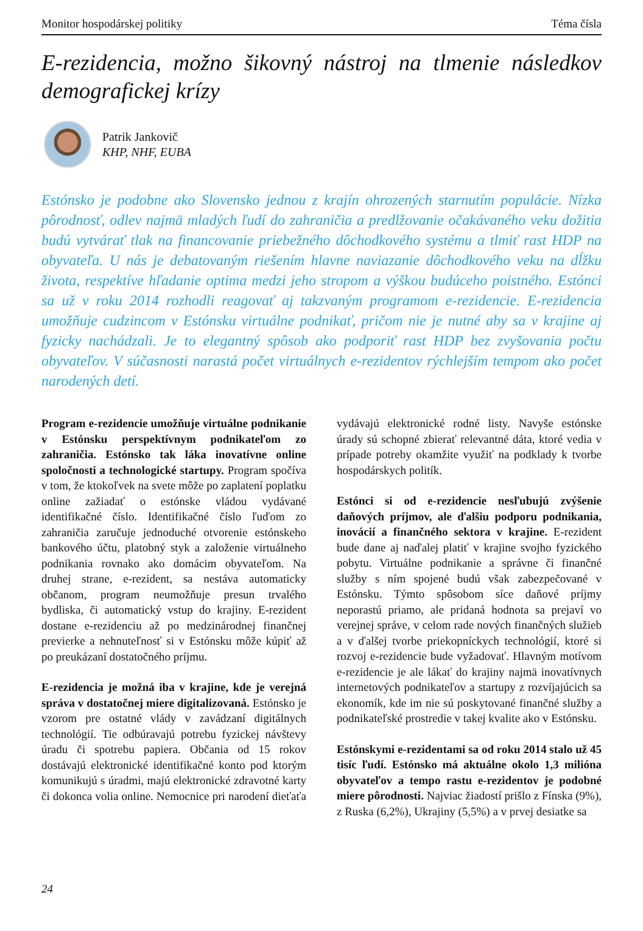Monitor hospodárskej politiky Téma čísla
E-rezidencia, možno šikovný nástroj na tlmenie následkov demografickej krízy
Patrik Jankovič
KHP, NHF, EUBA
Estónsko je podobne ako Slovensko jednou z krajín ohrozených starnutím populácie. Nízka pôrodnosť, odlev najmä mladých ľudí do zahraničia a predlžovanie očakávaného veku dožitia budú vytvárať tlak na financovanie priebežného dôchodkového systému a tlmiť rast HDP na obyvateľa. U nás je debatovaným riešením hlavne naviazanie dôchodkového veku na dĺžku života, respektíve hľadanie optima medzi jeho stropom a výškou budúceho poistného. Estónci sa už v roku 2014 rozhodli reagovať aj takzvaným programom e-rezidencie. E-rezidencia umožňuje cudzincom v Estónsku virtuálne podnikať, pričom nie je nutné aby sa v krajine aj fyzicky nachádzali. Je to elegantný spôsob ako podporiť rast HDP bez zvyšovania počtu obyvateľov. V súčasnosti narastá počet virtuálnych e-rezidentov rýchlejším tempom ako počet narodených detí.
Program e-rezidencie umožňuje virtuálne podnikanie v Estónsku perspektívnym podnikateľom zo zahraničia. Estónsko tak láka inovatívne online spoločnosti a technologické startupy. Program spočíva v tom, že ktokoľvek na svete môže po zaplatení poplatku online zažiadať o estónske vládou vydávané identifikačné číslo. Identifikačné číslo ľuďom zo zahraničia zaručuje jednoduché otvorenie estónskeho bankového účtu, platobný styk a založenie virtuálneho podnikania rovnako ako domácim obyvateľom. Na druhej strane, e-rezident, sa nestáva automaticky občanom, program neumožňuje presun trvalého bydliska, či automatický vstup do krajiny. E-rezident dostane e-rezidenciu až po medzinárodnej finančnej previerke a nehnuteľnosť si v Estónsku môže kúpiť až po preukázaní dostatočného príjmu.
E-rezidencia je možná iba v krajine, kde je verejná správa v dostatočnej miere digitalizovaná. Estónsko je vzorom pre ostatné vlády v zavádzaní digitálnych technológií. Tie odbúravajú potrebu fyzickej návštevy úradu či spotrebu papiera. Občania od 15 rokov dostávajú elektronické identifikačné konto pod ktorým komunikujú s úradmi, majú elektronické zdravotné karty či dokonca volia online. Nemocnice pri narodení dieťaťa vydávajú elektronické rodné listy. Navyše estónske úrady sú schopné zbierať relevantné dáta, ktoré vedia v prípade potreby okamžite využiť na podklady k tvorbe hospodárskych politík.
Estónci si od e-rezidencie nesľubujú zvýšenie daňových príjmov, ale ďalšiu podporu podnikania, inovácií a finančného sektora v krajine. E-rezident bude dane aj naďalej platiť v krajine svojho fyzického pobytu. Virtuálne podnikanie a správne či finančné služby s ním spojené budú však zabezpečované v Estónsku. Týmto spôsobom síce daňové príjmy neporastú priamo, ale pridaná hodnota sa prejaví vo verejnej správe, v celom rade nových finančných služieb a v ďalšej tvorbe priekopníckych technológií, ktoré si rozvoj e-rezidencie bude vyžadovať. Hlavným motívom e-rezidencie je ale lákať do krajiny najmä inovatívnych internetových podnikateľov a startupy z rozvíjajúcich sa ekonomík, kde im nie sú poskytované finančné služby a podnikateľské prostredie v takej kvalite ako v Estónsku.
Estónskymi e-rezidentami sa od roku 2014 stalo už 45 tisíc ľudí. Estónsko má aktuálne okolo 1,3 milióna obyvateľov a tempo rastu e-rezidentov je podobné miere pôrodnosti. Najviac žiadostí prišlo z Fínska (9%), z Ruska (6,2%), Ukrajiny (5,5%) a v prvej desiatke sa
24